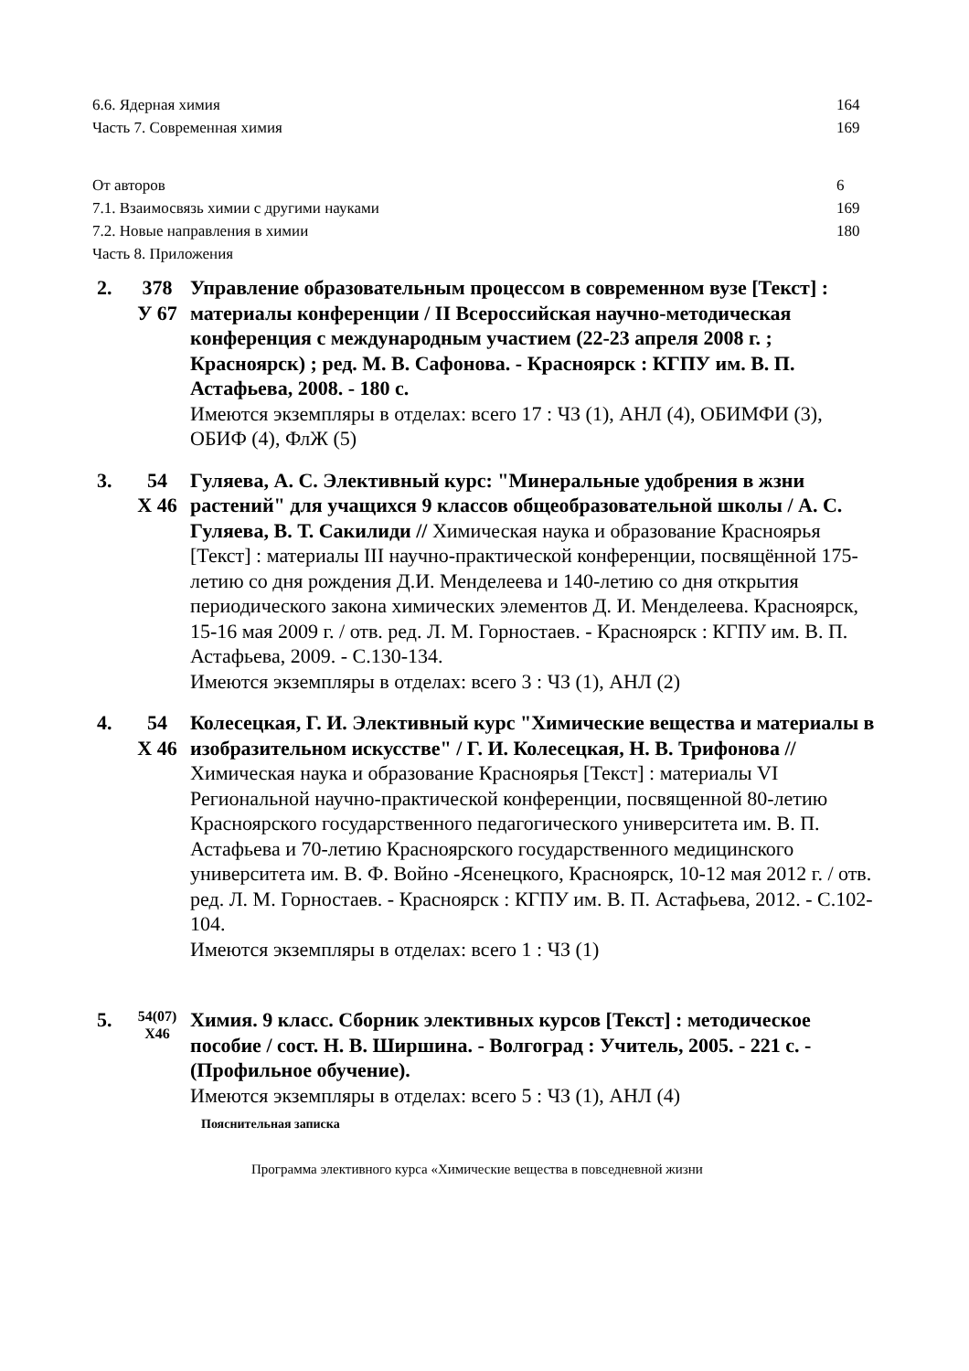6.6. Ядерная химия 164
Часть 7. Современная химия 169
От авторов 6
7.1. Взаимосвязь химии с другими науками 169
7.2. Новые направления в химии 180
Часть 8. Приложения
2. 378
У 67
Управление образовательным процессом в современном вузе [Текст] : материалы конференции / II Всероссийская научно-методическая конференция с международным участием (22-23 апреля 2008 г. ; Красноярск) ; ред. М. В. Сафонова. - Красноярск : КГПУ им. В. П. Астафьева, 2008. - 180 с.
Имеются экземпляры в отделах: всего 17 : ЧЗ (1), АНЛ (4), ОБИМФИ (3), ОБИФ (4), ФлЖ (5)
3. 54
Х 46
Гуляева, А. С. Элективный курс: "Минеральные удобрения в жзни растений" для учащихся 9 классов общеобразовательной школы / А. С. Гуляева, В. Т. Сакилиди // Химическая наука и образование Красноярья [Текст] : материалы III научно-практической конференции, посвящённой 175-летию со дня рождения Д.И. Менделеева и 140-летию со дня открытия периодического закона химических элементов Д. И. Менделеева. Красноярск, 15-16 мая 2009 г. / отв. ред. Л. М. Горностаев. - Красноярск : КГПУ им. В. П. Астафьева, 2009. - С.130-134.
Имеются экземпляры в отделах: всего 3 : ЧЗ (1), АНЛ (2)
4. 54
Х 46
Колесецкая, Г. И. Элективный курс "Химические вещества и материалы в изобразительном искусстве" / Г. И. Колесецкая, Н. В. Трифонова // Химическая наука и образование Красноярья [Текст] : материалы VI Региональной научно-практической конференции, посвященной 80-летию Красноярского государственного педагогического университета им. В. П. Астафьева и 70-летию Красноярского государственного медицинского университета им. В. Ф. Войно -Ясенецкого, Красноярск, 10-12 мая 2012 г. / отв. ред. Л. М. Горностаев. - Красноярск : КГПУ им. В. П. Астафьева, 2012. - С.102-104.
Имеются экземпляры в отделах: всего 1 : ЧЗ (1)
5.
54(07)
Х46
Химия. 9 класс. Сборник элективных курсов [Текст] : методическое пособие / сост. Н. В. Ширшина. - Волгоград : Учитель, 2005. - 221 с. - (Профильное обучение).
Имеются экземпляры в отделах: всего 5 : ЧЗ (1), АНЛ (4)
Пояснительная записка
Программа элективного курса «Химические вещества в повседневной жизни